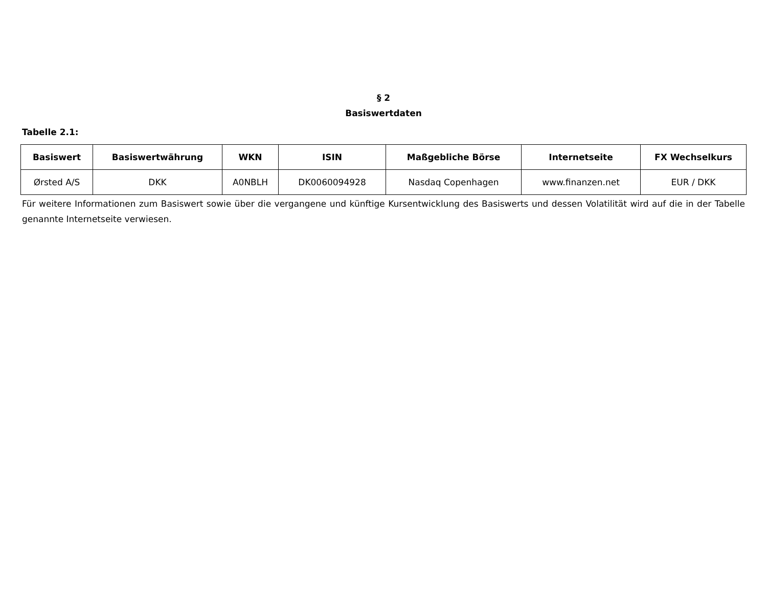§ 2
Basiswertdaten
Tabelle 2.1:
| Basiswert | Basiswertwährung | WKN | ISIN | Maßgebliche Börse | Internetseite | FX Wechselkurs |
| --- | --- | --- | --- | --- | --- | --- |
| Ørsted A/S | DKK | A0NBLH | DK0060094928 | Nasdaq Copenhagen | www.finanzen.net | EUR / DKK |
Für weitere Informationen zum Basiswert sowie über die vergangene und künftige Kursentwicklung des Basiswerts und dessen Volatilität wird auf die in der Tabelle genannte Internetseite verwiesen.